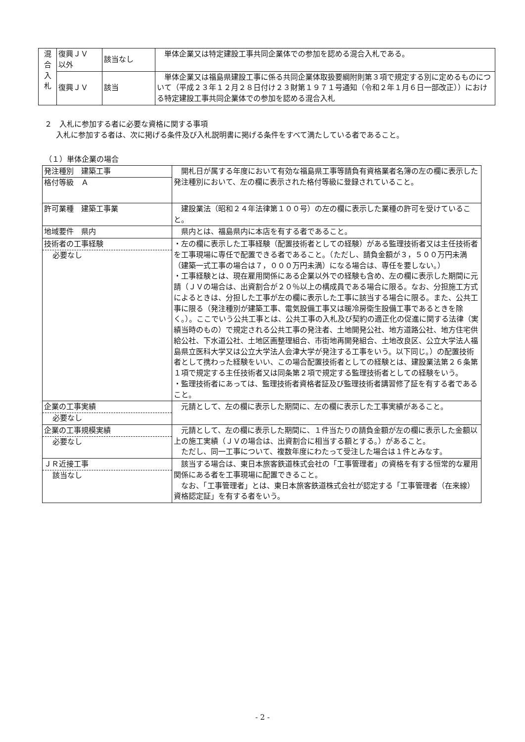| 混 合 入 札 | 復興ＪＶ 以外 | 該当なし | 単体企業又は特定建設工事共同企業体での参加を認める混合入札である。 |
| | 復興ＪＶ | 該当 | 単体企業又は福島県建設工事に係る共同企業体取扱要綱附則第３項で規定する別に定めるものについて（平成２３年１２月２８日付け２３財第１９７１号通知（令和２年１月６日一部改正））における特定建設工事共同企業体での参加を認める混合入札 |
２　入札に参加する者に必要な資格に関する事項
入札に参加する者は、次に掲げる条件及び入札説明書に掲げる条件をすべて満たしている者であること。
（１）単体企業の場合
| 発注種別 建築工事 格付等級 Ａ | 開札日が属する年度において有効な福島県工事等請負有資格業者名簿の左の欄に表示した発注種別において、左の欄に表示された格付等級に登録されていること。 |
| 許可業種 建築工事業 | 建設業法（昭和２４年法律第１００号）の左の欄に表示した業種の許可を受けていること。 |
| 地域要件 県内 | 県内とは、福島県内に本店を有する者であること。 |
| 技術者の工事経験 必要なし | ・左の欄に表示した工事経験（配置技術者としての経験）がある監理技術者又は主任技術者を工事現場に専任で配置できる者であること。（ただし、請負金額が３，５００万円未満（建築一式工事の場合は７，０００万円未満）になる場合は、専任を要しない。） ・工事経験とは、現在雇用関係にある企業以外での経験も含め、左の欄に表示した期間に元請（ＪＶの場合は、出資割合が２０％以上の構成員である場合に限る。なお、分担施工方式によるときは、分担した工事が左の欄に表示した工事に該当する場合に限る。また、公共工事に限る（発注種別が建築工事、電気設備工事又は暖冷房衛生設備工事であるときを除く。）。ここでいう公共工事とは、公共工事の入札及び契約の適正化の促進に関する法律（実績当時のもの）で規定される公共工事の発注者、土地開発公社、地方道路公社、地方住宅供給公社、下水道公社、土地区画整理組合、市街地再開発組合、土地改良区、公立大学法人福島県立医科大学又は公立大学法人会津大学が発注する工事をいう。以下同じ。）の配置技術者として携わった経験をいい、この場合配置技術者としての経験とは、建設業法第２６条第１項で規定する主任技術者又は同条第２項で規定する監理技術者としての経験をいう。 ・監理技術者にあっては、監理技術者資格者証及び監理技術者講習修了証を有する者であること。 |
| 企業の工事実績 必要なし | 元請として、左の欄に表示した期間に、左の欄に表示した工事実績があること。 |
| 企業の工事規模実績 必要なし | 元請として、左の欄に表示した期間に、１件当たりの請負金額が左の欄に表示した金額以上の施工実績（ＪＶの場合は、出資割合に相当する額とする。）があること。 ただし、同一工事について、複数年度にわたって受注した場合は１件とみなす。 |
| ＪＲ近接工事 該当なし | 該当する場合は、東日本旅客鉄道株式会社の「工事管理者」の資格を有する恒常的な雇用関係にある者を工事現場に配置できること。 なお、「工事管理者」とは、東日本旅客鉄道株式会社が認定する「工事管理者（在来線）資格認定証」を有する者をいう。 |
- 2 -